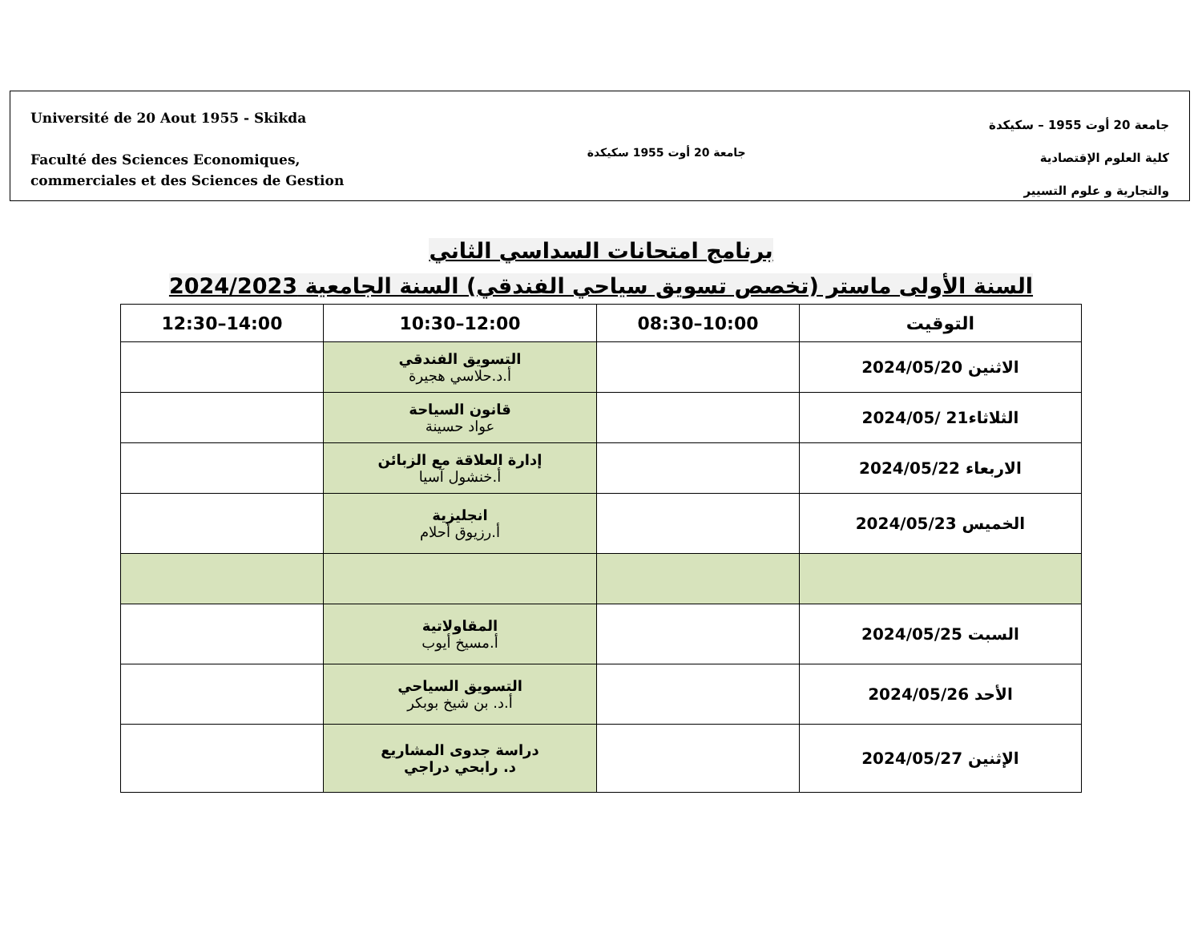Université de 20 Aout 1955 - Skikda
Faculté des Sciences Economiques,
commerciales et des Sciences de Gestion
جامعة 20 أوت 1955 سكيكدة
جامعة 20 أوت 1955 – سكيكدة
كلية العلوم الإقتصادية
والتجارية و علوم التسيير
برنامج امتحانات السداسي الثاني
السنة الأولى ماستر (تخصص تسويق سياحي الفندقي) السنة الجامعية 2024/2023
| التوقيت | 10:00–08:30 | 12:00–10:30 | 14:00–12:30 |
| --- | --- | --- | --- |
| الاثنين 2024/05/20 | | التسويق الفندقي أ.د.حلاسي هجيرة | |
| الثلاثاء21 /2024/05 | | قانون السياحة عواد حسينة | |
| الاربعاء 2024/05/22 | | إدارة العلاقة مع الزبائن أ.خنشول آسيا | |
| الخميس 2024/05/23 | | انجليزية أ.رزيوق أحلام | |
| السبت 2024/05/25 | | المقاولاتية أ.مسيخ أيوب | |
| الأحد 2024/05/26 | | التسويق السياحي أ.د. بن شيخ بوبكر | |
| الإثنين 2024/05/27 | | دراسة جدوى المشاريع د. رابحي دراجي | |